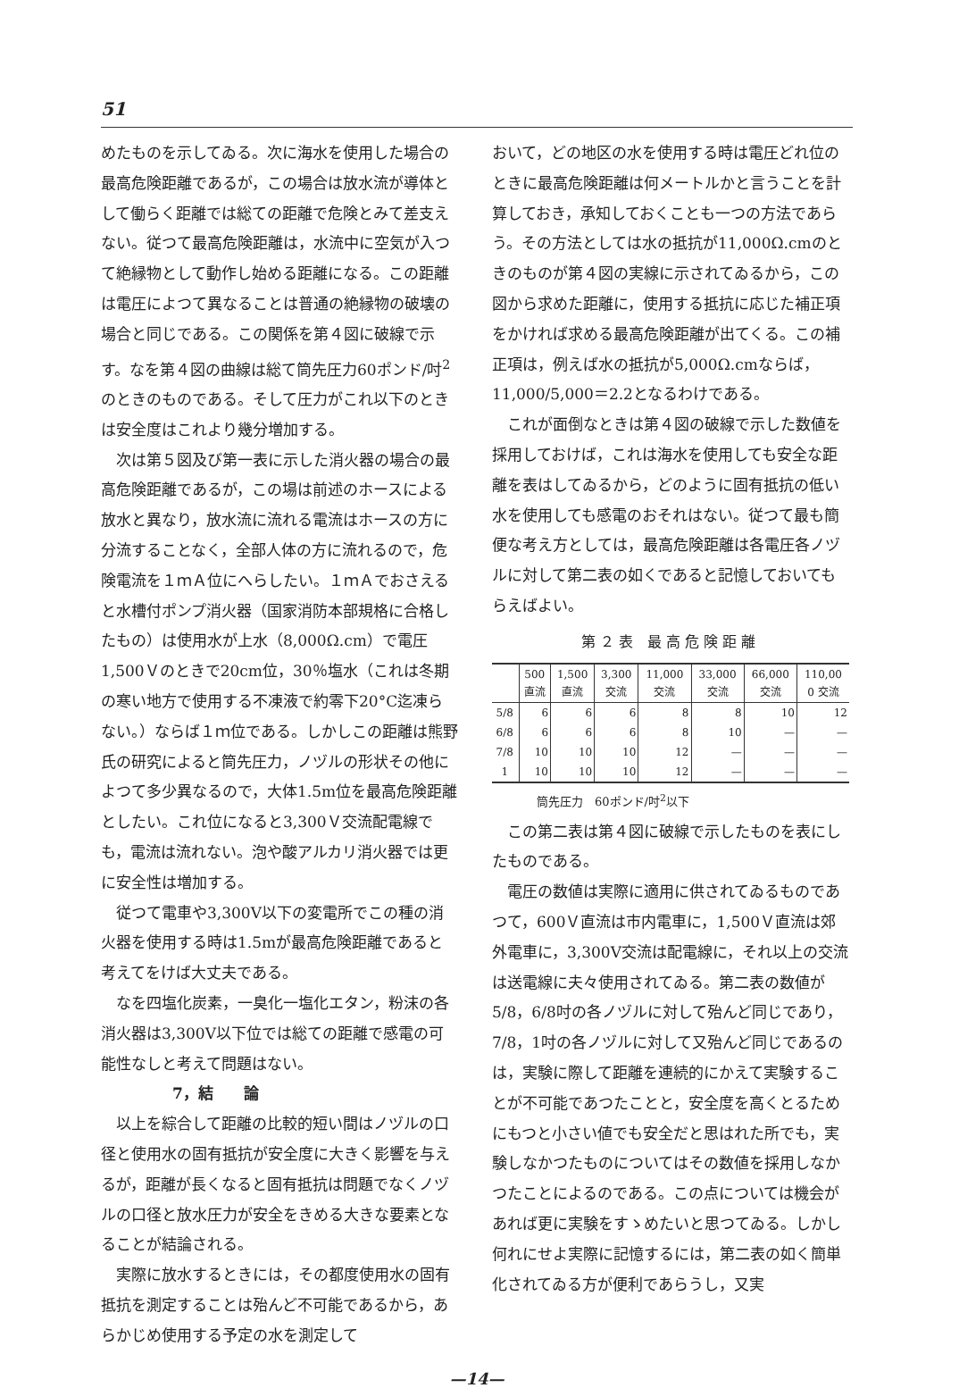51
めたものを示してゐる。次に海水を使用した場合の最高危険距離であるが，この場合は放水流が導体として働らく距離では総ての距離で危険とみて差支えない。従つて最高危険距離は，水流中に空気が入つて絶縁物として動作し始める距離になる。この距離は電圧によつて異なることは普通の絶縁物の破壊の場合と同じである。この関係を第４図に破線で示す。なを第４図の曲線は総て筒先圧力60ポンド/吋<sup>2</sup>のときのものである。そして圧力がこれ以下のときは安全度はこれより幾分増加する。
次は第５図及び第一表に示した消火器の場合の最高危険距離であるが，この場は前述のホースによる放水と異なり，放水流に流れる電流はホースの方に分流することなく，全部人体の方に流れるので，危険電流を１ｍＡ位にへらしたい。１ｍＡでおさえると水槽付ポンプ消火器（国家消防本部規格に合格したもの）は使用水が上水（8,000Ω.cm）で電圧1,500Ｖのときで20cm位，30％塩水（これは冬期の寒い地方で使用する不凍液で約零下20°C迄凍らない。）ならば１ｍ位である。しかしこの距離は熊野氏の研究によると筒先圧力，ノヅルの形状その他によつて多少異なるので，大体1.5m位を最高危険距離としたい。これ位になると3,300Ｖ交流配電線でも，電流は流れない。泡や酸アルカリ消火器では更に安全性は増加する。
従つて電車や3,300V以下の変電所でこの種の消火器を使用する時は1.5mが最高危険距離であると考えてをけば大丈夫である。
なを四塩化炭素，一臭化一塩化エタン，粉沫の各消火器は3,300V以下位では総ての距離で感電の可能性なしと考えて問題はない。
7，結　　論
以上を綜合して距離の比較的短い間はノヅルの口径と使用水の固有抵抗が安全度に大きく影響を与えるが，距離が長くなると固有抵抗は問題でなくノヅルの口径と放水圧力が安全をきめる大きな要素となることが結論される。
実際に放水するときには，その都度使用水の固有抵抗を測定することは殆んど不可能であるから，あらかじめ使用する予定の水を測定して
おいて，どの地区の水を使用する時は電圧どれ位のときに最高危険距離は何メートルかと言うことを計算しておき，承知しておくことも一つの方法であらう。その方法としては水の抵抗が11,000Ω.cmのときのものが第４図の実線に示されてゐるから，この図から求めた距離に，使用する抵抗に応じた補正項をかければ求める最高危険距離が出てくる。この補正項は，例えば水の抵抗が5,000Ω.cmならば，11,000/5,000＝2.2となるわけである。
これが面倒なときは第４図の破線で示した数値を採用しておけば，これは海水を使用しても安全な距離を表はしてゐるから，どのように固有抵抗の低い水を使用しても感電のおそれはない。従つて最も簡便な考え方としては，最高危険距離は各電圧各ノヅルに対して第二表の如くであると記憶しておいてもらえばよい。
第２表 最高危険距離
| | 500 直流 | 1,500 直流 | 3,300 交流 | 11,000 交流 | 33,000 交流 | 66,000 交流 | 110,00 0 交流 |
| --- | --- | --- | --- | --- | --- | --- | --- |
| 5/8 | 6 | 6 | 6 | 8 | 8 | 10 | 12 |
| 6/8 | 6 | 6 | 6 | 8 | 10 | — | — |
| 7/8 | 10 | 10 | 10 | 12 | — | — | — |
| 1 | 10 | 10 | 10 | 12 | — | — | — |
筒先圧力　60ポンド/吋<sup>2</sup>以下
この第二表は第４図に破線で示したものを表にしたものである。
電圧の数値は実際に適用に供されてゐるものであつて，600Ｖ直流は市内電車に，1,500Ｖ直流は郊外電車に，3,300V交流は配電線に，それ以上の交流は送電線に夫々使用されてゐる。第二表の数値が5/8，6/8吋の各ノヅルに対して殆んど同じであり，7/8，1吋の各ノヅルに対して又殆んど同じであるのは，実験に際して距離を連続的にかえて実験することが不可能であつたことと，安全度を高くとるためにもつと小さい値でも安全だと思はれた所でも，実験しなかつたものについてはその数値を採用しなかつたことによるのである。この点については機会があれば更に実験をすゝめたいと思つてゐる。しかし何れにせよ実際に記憶するには，第二表の如く簡単化されてゐる方が便利であらうし，又実
—14—